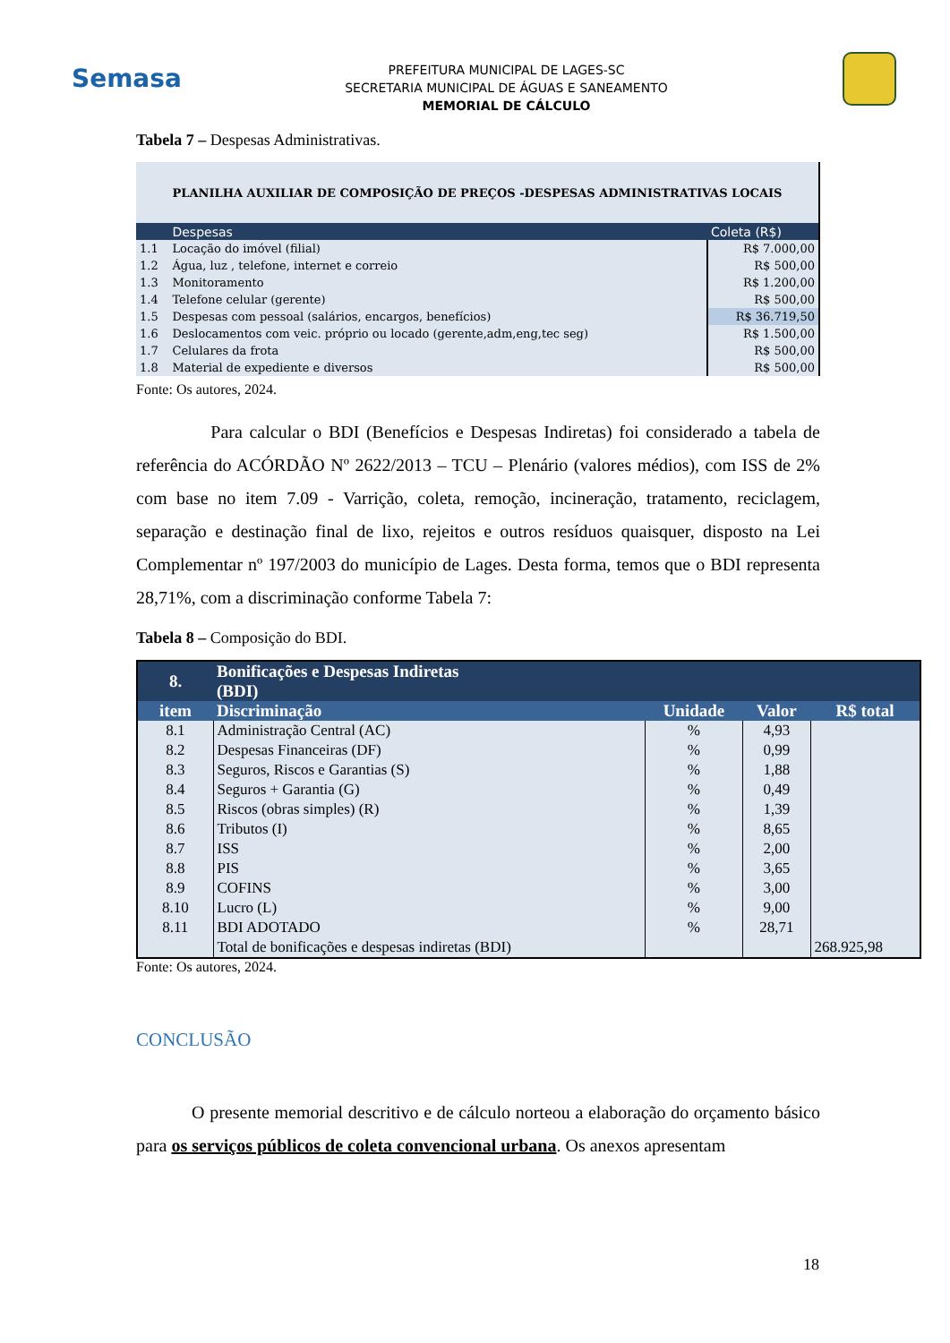Semasa
PREFEITURA MUNICIPAL DE LAGES-SC
SECRETARIA MUNICIPAL DE ÁGUAS E SANEAMENTO
MEMORIAL DE CÁLCULO
Tabela 7 – Despesas Administrativas.
| PLANILHA AUXILIAR DE COMPOSIÇÃO DE PREÇOS -DESPESAS ADMINISTRATIVAS LOCAIS | | |
| | Despesas | Coleta (R$) |
| 1.1 | Locação do imóvel (filial) | R$ 7.000,00 |
| 1.2 | Água, luz , telefone, internet e correio | R$ 500,00 |
| 1.3 | Monitoramento | R$ 1.200,00 |
| 1.4 | Telefone celular (gerente) | R$ 500,00 |
| 1.5 | Despesas com pessoal (salários, encargos, benefícios) | R$ 36.719,50 |
| 1.6 | Deslocamentos com veic. próprio ou locado (gerente,adm,eng,tec seg) | R$ 1.500,00 |
| 1.7 | Celulares da frota | R$ 500,00 |
| 1.8 | Material de expediente e diversos | R$ 500,00 |
Fonte: Os autores, 2024.
Para calcular o BDI (Benefícios e Despesas Indiretas) foi considerado a tabela de referência do ACÓRDÃO Nº 2622/2013 – TCU – Plenário (valores médios), com ISS de 2% com base no item 7.09 - Varrição, coleta, remoção, incineração, tratamento, reciclagem, separação e destinação final de lixo, rejeitos e outros resíduos quaisquer, disposto na Lei Complementar nº 197/2003 do município de Lages. Desta forma, temos que o BDI representa 28,71%, com a discriminação conforme Tabela 7:
Tabela 8 – Composição do BDI.
| 8. | Bonificações e Despesas Indiretas (BDI) | | | |
| item | Discriminação | Unidade | Valor | R$ total |
| 8.1 | Administração Central (AC) | % | 4,93 | |
| 8.2 | Despesas Financeiras (DF) | % | 0,99 | |
| 8.3 | Seguros, Riscos e Garantias (S) | % | 1,88 | |
| 8.4 | Seguros + Garantia (G) | % | 0,49 | |
| 8.5 | Riscos (obras simples) (R) | % | 1,39 | |
| 8.6 | Tributos (I) | % | 8,65 | |
| 8.7 | ISS | % | 2,00 | |
| 8.8 | PIS | % | 3,65 | |
| 8.9 | COFINS | % | 3,00 | |
| 8.10 | Lucro (L) | % | 9,00 | |
| 8.11 | BDI ADOTADO | % | 28,71 | |
| | Total de bonificações e despesas indiretas (BDI) | | | 268.925,98 |
Fonte: Os autores, 2024.
CONCLUSÃO
O presente memorial descritivo e de cálculo norteou a elaboração do orçamento básico para os serviços públicos de coleta convencional urbana. Os anexos apresentam
18